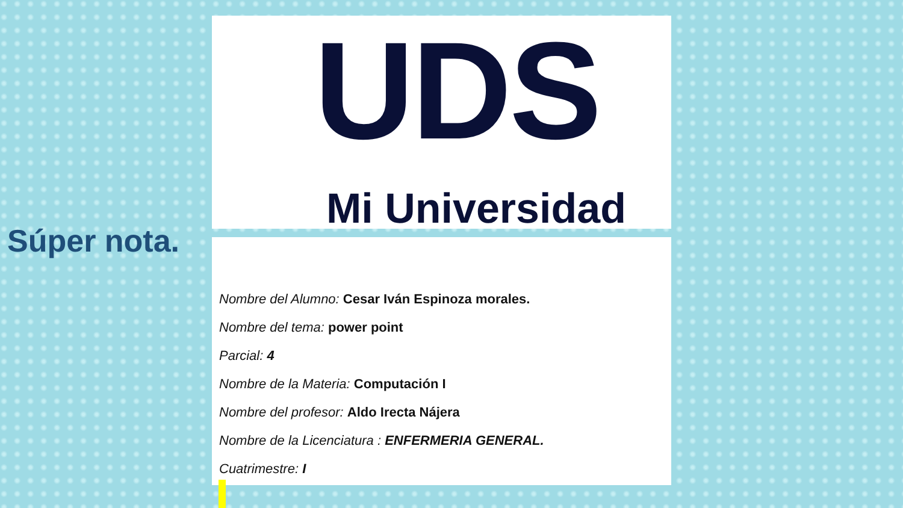Súper nota.
UDS
Mi Universidad
Nombre del Alumno: Cesar Iván Espinoza morales.
Nombre del tema: power point
Parcial: 4
Nombre de la Materia: Computación I
Nombre del profesor: Aldo Irecta Nájera
Nombre de la Licenciatura : ENFERMERIA GENERAL.
Cuatrimestre: I